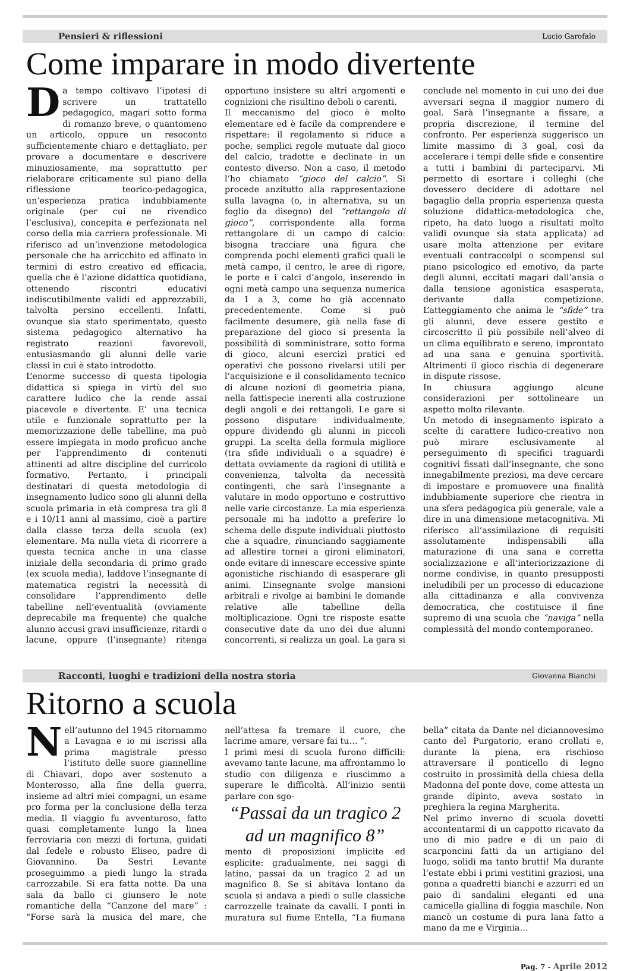Pensieri & riflessioni Lucio Garofalo
Come imparare in modo divertente
Da tempo coltivavo l’ipotesi di scrivere un trattatello pedagogico, magari sotto forma di romanzo breve, o quantomeno un articolo, oppure un resoconto sufficientemente chiaro e dettagliato, per provare a documentare e descrivere minuziosamente, ma soprattutto per rielaborare criticamente sul piano della riflessione teorico-pedagogica, un’esperienza pratica indubbiamente originale (per cui ne rivendico l’esclusiva), concepita e perfezionata nel corso della mia carriera professionale. Mi riferisco ad un’invenzione metodologica personale che ha arricchito ed affinato in termini di estro creativo ed efficacia, quella che è l’azione didattica quotidiana, ottenendo riscontri educativi indiscutibilmente validi ed apprezzabili, talvolta persino eccellenti. Infatti, ovunque sia stato sperimentato, questo sistema pedagogico alternativo ha registrato reazioni favorevoli, entusiasmando gli alunni delle varie classi in cui è stato introdotto.
L’enorme successo di questa tipologia didattica si spiega in virtù del suo carattere ludico che la rende assai piacevole e divertente. E’ una tecnica utile e funzionale soprattutto per la memorizzazione delle tabelline, ma può essere impiegata in modo proficuo anche per l’apprendimento di contenuti attinenti ad altre discipline del curricolo formativo. Pertanto, i principali destinatari di questa metodologia di insegnamento ludico sono gli alunni della scuola primaria in età compresa tra gli 8 e i 10/11 anni al massimo, cioè a partire dalla classe terza della scuola (ex) elementare. Ma nulla vieta di ricorrere a questa tecnica anche in una classe iniziale della secondaria di primo grado (ex scuola media), laddove l’insegnante di matematica registri la necessità di consolidare l’apprendimento delle tabelline nell’eventualità (ovviamente deprecabile ma frequente) che qualche alunno accusi gravi insufficienze, ritardi o lacune, oppure (l’insegnante) ritenga opportuno insistere su altri argomenti e cognizioni che risultino deboli o carenti.
Il meccanismo del gioco è molto elementare ed è facile da comprendere e rispettare: il regolamento si riduce a poche, semplici regole mutuate dal gioco del calcio, tradotte e declinate in un contesto diverso. Non a caso, il metodo l’ho chiamato “gioco del calcio”. Si procede anzitutto alla rappresentazione sulla lavagna (o, in alternativa, su un foglio da disegno) del “rettangolo di gioco”, corrispondente alla forma rettangolare di un campo di calcio: bisogna tracciare una figura che comprenda pochi elementi grafici quali le metà campo, il centro, le aree di rigore, le porte e i calci d’angolo, inserendo in ogni metà campo una sequenza numerica da 1 a 3, come ho già accennato precedentemente. Come si può facilmente desumere, già nella fase di preparazione del gioco si presenta la possibilità di somministrare, sotto forma di gioco, alcuni esercizi pratici ed operativi che possono rivelarsi utili per l’acquisizione e il consolidamento tecnico di alcune nozioni di geometria piana, nella fattispecie inerenti alla costruzione degli angoli e dei rettangoli. Le gare si possono disputare individualmente, oppure dividendo gli alunni in piccoli gruppi. La scelta della formula migliore (tra sfide individuali o a squadre) è dettata ovviamente da ragioni di utilità e convenienza, talvolta da necessità contingenti, che sarà l’insegnante a valutare in modo opportuno e costruttivo nelle varie circostanze. La mia esperienza personale mi ha indotto a preferire lo schema delle dispute individuali piuttosto che a squadre, rinunciando saggiamente ad allestire tornei a gironi eliminatori, onde evitare di innescare eccessive spinte agonistiche rischiando di esasperare gli animi. L’insegnante svolge mansioni arbitrali e rivolge ai bambini le domande relative alle tabelline della moltiplicazione. Ogni tre risposte esatte consecutive date da uno dei due alunni concorrenti, si realizza un goal. La gara si conclude nel momento in cui uno dei due avversari segna il maggior numero di goal. Sarà l’insegnante a fissare, a propria discrezione, il termine del confronto. Per esperienza suggerisco un limite massimo di 3 goal, così da accelerare i tempi delle sfide e consentire a tutti i bambini di parteciparvi. Mi permetto di esortare i colleghi (che dovessero decidere di adottare nel bagaglio della propria esperienza questa soluzione didattica-metodologica che, ripeto, ha dato luogo a risultati molto validi ovunque sia stata applicata) ad usare molta attenzione per evitare eventuali contraccolpi o scompensi sul piano psicologico ed emotivo, da parte degli alunni, eccitati magari dall’ansia o dalla tensione agonistica esasperata, derivante dalla competizione. L’atteggiamento che anima le “sfide” tra gli alunni, deve essere gestito e circoscritto il più possibile nell’alveo di un clima equilibrato e sereno, improntato ad una sana e genuina sportività. Altrimenti il gioco rischia di degenerare in dispute rissose.
In chiusura aggiungo alcune considerazioni per sottolineare un aspetto molto rilevante.
Un metodo di insegnamento ispirato a scelte di carattere ludico-creativo non può mirare esclusivamente al perseguimento di specifici traguardi cognitivi fissati dall’insegnante, che sono innegabilmente preziosi, ma deve cercare di impostare e promuovere una finalità indubbiamente superiore che rientra in una sfera pedagogica più generale, vale a dire in una dimensione metacognitiva. Mi riferisco all’assimilazione di requisiti assolutamente indispensabili alla maturazione di una sana e corretta socializzazione e all’interiorizzazione di norme condivise, in quanto presupposti ineludibili per un processo di educazione alla cittadinanza e alla convivenza democratica, che costituisce il fine supremo di una scuola che “naviga” nella complessità del mondo contemporaneo.
Racconti, luoghi e tradizioni della nostra storia Giovanna Bianchi
Ritorno a scuola
Nell’autunno del 1945 ritornammo a Lavagna e io mi iscrissi alla prima magistrale presso l’istituto delle suore giannelline di Chiavari, dopo aver sostenuto a Monterosso, alla fine della guerra, insieme ad altri miei compagni, un esame pro forma per la conclusione della terza media. Il viaggio fu avventuroso, fatto quasi completamente lungo la linea ferroviaria con mezzi di fortuna, guidati dal fedele e robusto Eliseo, padre di Giovannino. Da Sestri Levante proseguimmo a piedi lungo la strada carrozzabile. Si era fatta notte. Da una sala da ballo ci giunsero le note romantiche della “Canzone del mare” : “Forse sarà la musica del mare, che nell’attesa fa tremare il cuore, che lacrime amare, versare fai tu… ”.
I primi mesi di scuola furono difficili: avevamo tante lacune, ma affrontammo lo studio con diligenza e riuscimmo a superare le difficoltà. All’inizio sentii parlare con sgo-
“Passai da un tragico 2 ad un magnifico 8”
mento di proposizioni implicite ed esplicite: gradualmente, nei saggi di latino, passai da un tragico 2 ad un magnifico 8. Se si abitava lontano da scuola si andava a piedi o sulle classiche carrozzelle trainate da cavalli. I ponti in muratura sul fiume Entella, “La fiumana bella” citata da Dante nel diciannovesimo canto del Purgatorio, erano crollati e, durante la piena, era rischioso attraversare il ponticello di legno costruito in prossimità della chiesa della Madonna del ponte dove, come attesta un grande dipinto, aveva sostato in preghiera la regina Margherita.
Nel primo inverno di scuola dovetti accontentarmi di un cappotto ricavato da uno di mio padre e di un paio di scarponcini fatti da un artigiano del luogo, solidi ma tanto brutti! Ma durante l’estate ebbi i primi vestitini graziosi, una gonna a quadretti bianchi e azzurri ed un paio di sandalini eleganti ed una camicella giallina di foggia maschile. Non mancò un costume di pura lana fatto a mano da me e Virginia…
Pag. 7 - Aprile 2012